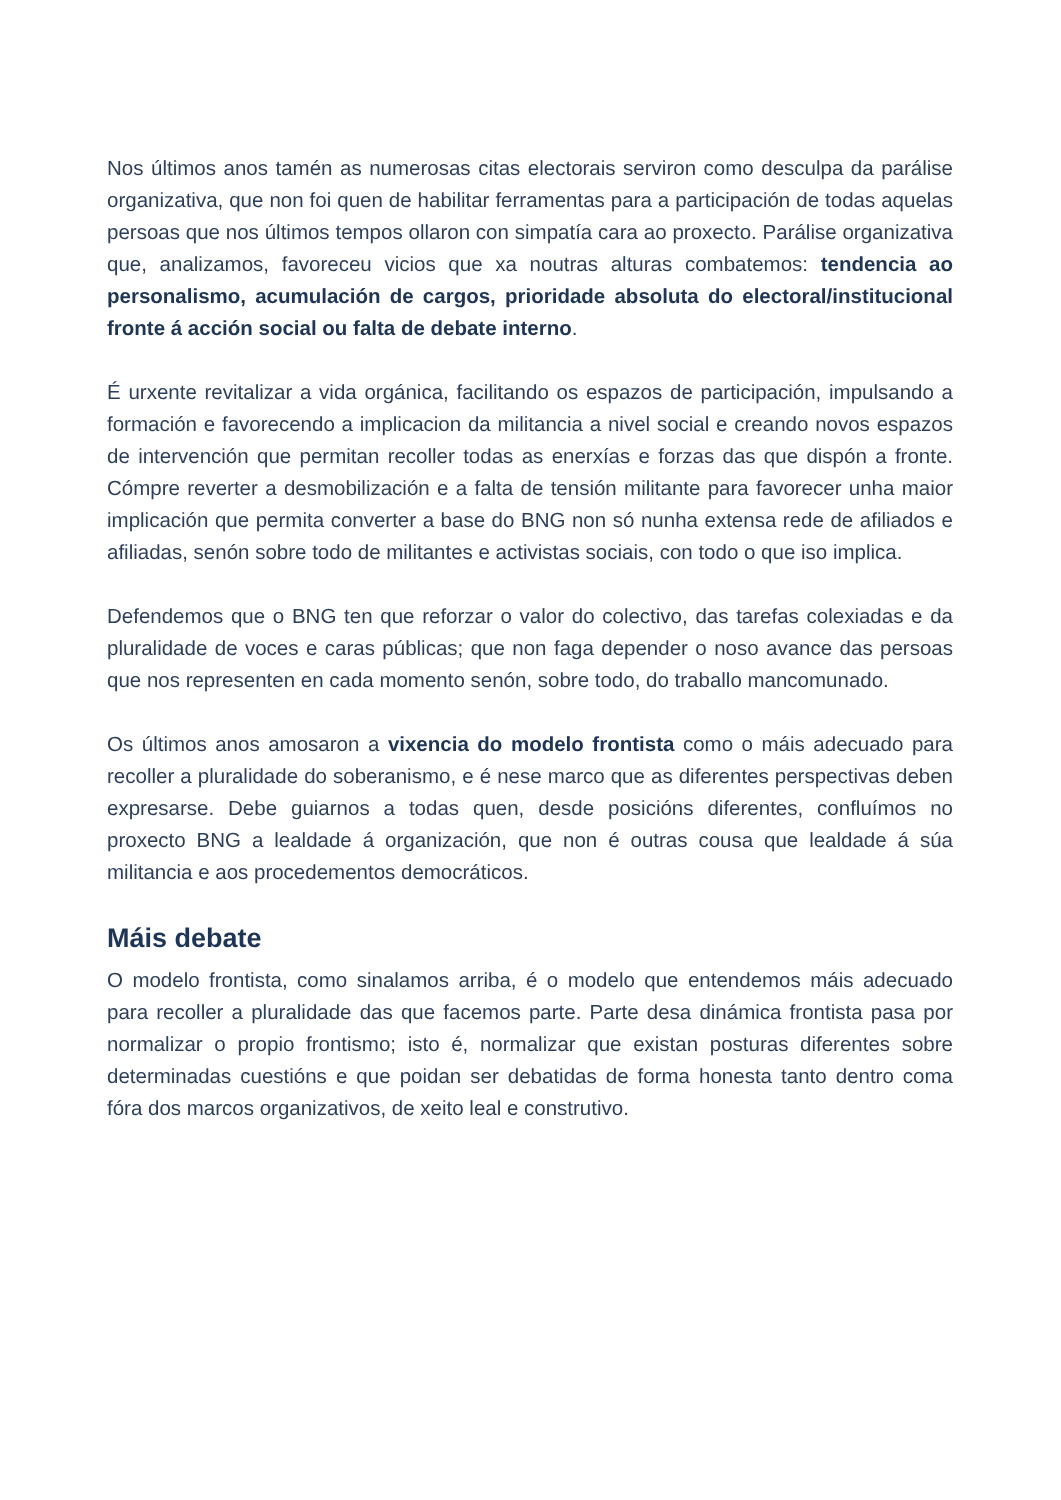Nos últimos anos tamén as numerosas citas electorais serviron como desculpa da parálise organizativa, que non foi quen de habilitar ferramentas para a participación de todas aquelas persoas que nos últimos tempos ollaron con simpatía cara ao proxecto. Parálise organizativa que, analizamos, favoreceu vicios que xa noutras alturas combatemos: tendencia ao personalismo, acumulación de cargos, prioridade absoluta do electoral/institucional fronte á acción social ou falta de debate interno.
É urxente revitalizar a vida orgánica, facilitando os espazos de participación, impulsando a formación e favorecendo a implicacion da militancia a nivel social e creando novos espazos de intervención que permitan recoller todas as enerxías e forzas das que dispón a fronte. Cómpre reverter a desmobilización e a falta de tensión militante para favorecer unha maior implicación que permita converter a base do BNG non só nunha extensa rede de afiliados e afiliadas, senón sobre todo de militantes e activistas sociais, con todo o que iso implica.
Defendemos que o BNG ten que reforzar o valor do colectivo, das tarefas colexiadas e da pluralidade de voces e caras públicas; que non faga depender o noso avance das persoas que nos representen en cada momento senón, sobre todo, do traballo mancomunado.
Os últimos anos amosaron a vixencia do modelo frontista como o máis adecuado para recoller a pluralidade do soberanismo, e é nese marco que as diferentes perspectivas deben expresarse. Debe guiarnos a todas quen, desde posicións diferentes, confluímos no proxecto BNG a lealdade á organización, que non é outras cousa que lealdade á súa militancia e aos procedementos democráticos.
Máis debate
O modelo frontista, como sinalamos arriba, é o modelo que entendemos máis adecuado para recoller a pluralidade das que facemos parte. Parte desa dinámica frontista pasa por normalizar o propio frontismo; isto é, normalizar que existan posturas diferentes sobre determinadas cuestións e que poidan ser debatidas de forma honesta tanto dentro coma fóra dos marcos organizativos, de xeito leal e construtivo.